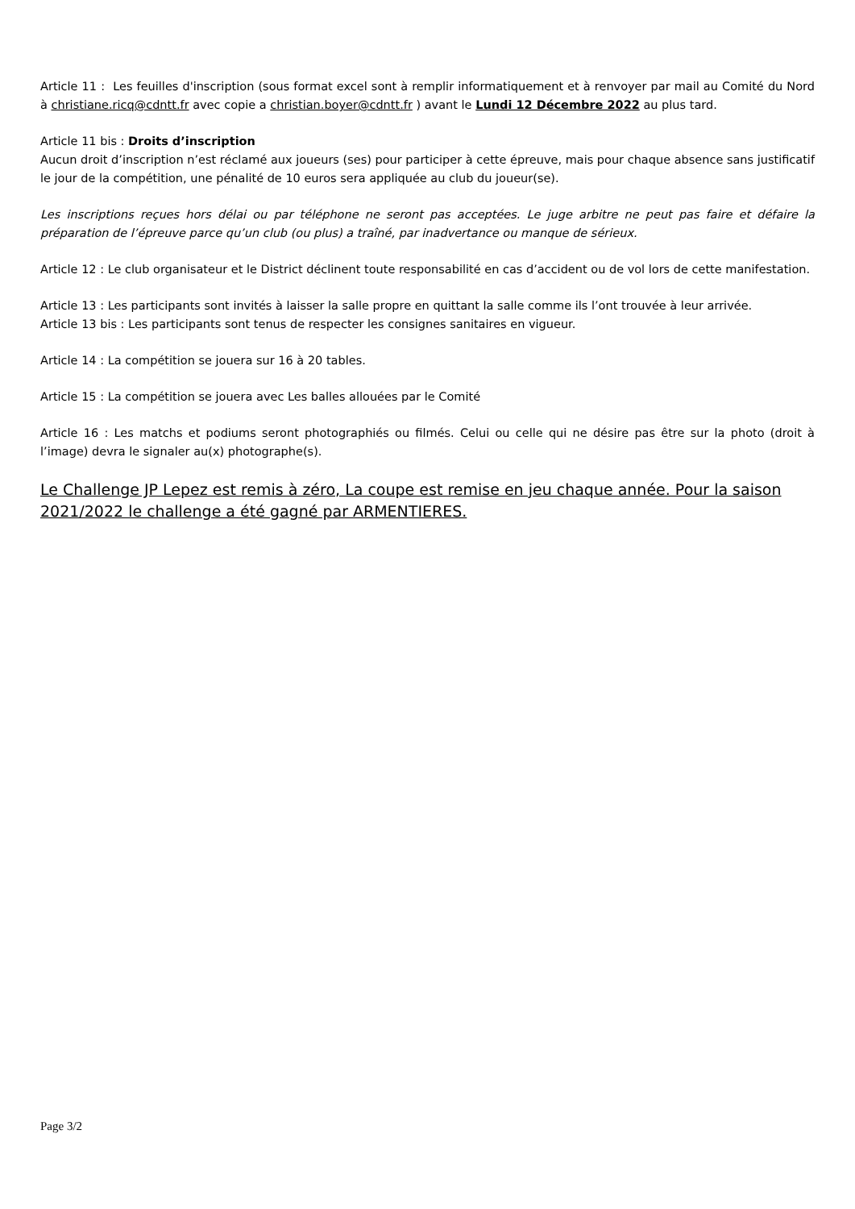Article 11 : Les feuilles d'inscription (sous format excel sont à remplir informatiquement et à renvoyer par mail au Comité du Nord à christiane.ricq@cdntt.fr avec copie a christian.boyer@cdntt.fr ) avant le Lundi 12 Décembre 2022 au plus tard.
Article 11 bis : Droits d’inscription
Aucun droit d’inscription n’est réclamé aux joueurs (ses) pour participer à cette épreuve, mais pour chaque absence sans justificatif le jour de la compétition, une pénalité de 10 euros sera appliquée au club du joueur(se).
Les inscriptions reçues hors délai ou par téléphone ne seront pas acceptées. Le juge arbitre ne peut pas faire et défaire la préparation de l’épreuve parce qu’un club (ou plus) a traîné, par inadvertance ou manque de sérieux.
Article 12 : Le club organisateur et le District déclinent toute responsabilité en cas d’accident ou de vol lors de cette manifestation.
Article 13 : Les participants sont invités à laisser la salle propre en quittant la salle comme ils l’ont trouvée à leur arrivée.
Article 13 bis : Les participants sont tenus de respecter les consignes sanitaires en vigueur.
Article 14 : La compétition se jouera sur 16 à 20 tables.
Article 15 : La compétition se jouera avec Les balles allouées par le Comité
Article 16 : Les matchs et podiums seront photographiés ou filmés. Celui ou celle qui ne désire pas être sur la photo (droit à l’image) devra le signaler au(x) photographe(s).
Le Challenge JP Lepez est remis à zéro, La coupe est remise en jeu chaque année. Pour la saison 2021/2022 le challenge a été gagné par ARMENTIERES.
Page 3/2